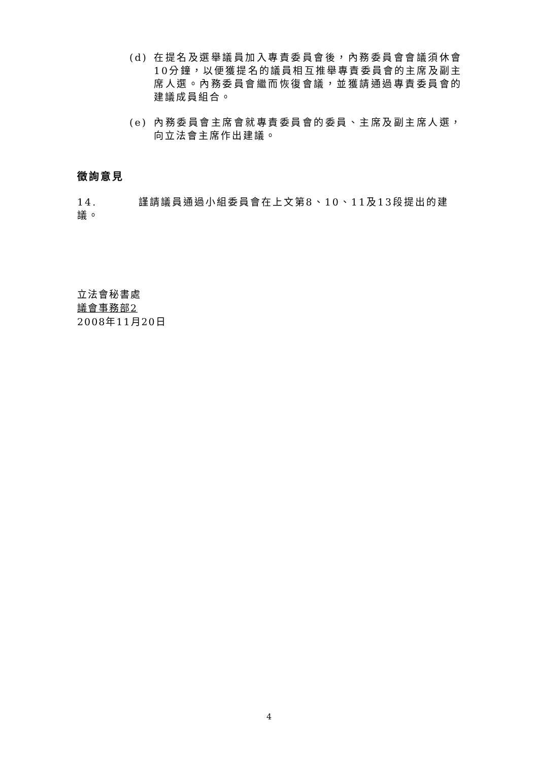(d) 在提名及選舉議員加入專責委員會後，內務委員會會議須休會10分鐘，以便獲提名的議員相互推舉專責委員會的主席及副主席人選。內務委員會繼而恢復會議，並獲請通過專責委員會的建議成員組合。
(e) 內務委員會主席會就專責委員會的委員、主席及副主席人選，向立法會主席作出建議。
徵詢意見
14. 謹請議員通過小組委員會在上文第8、10、11及13段提出的建議。
立法會秘書處
議會事務部2
2008年11月20日
4